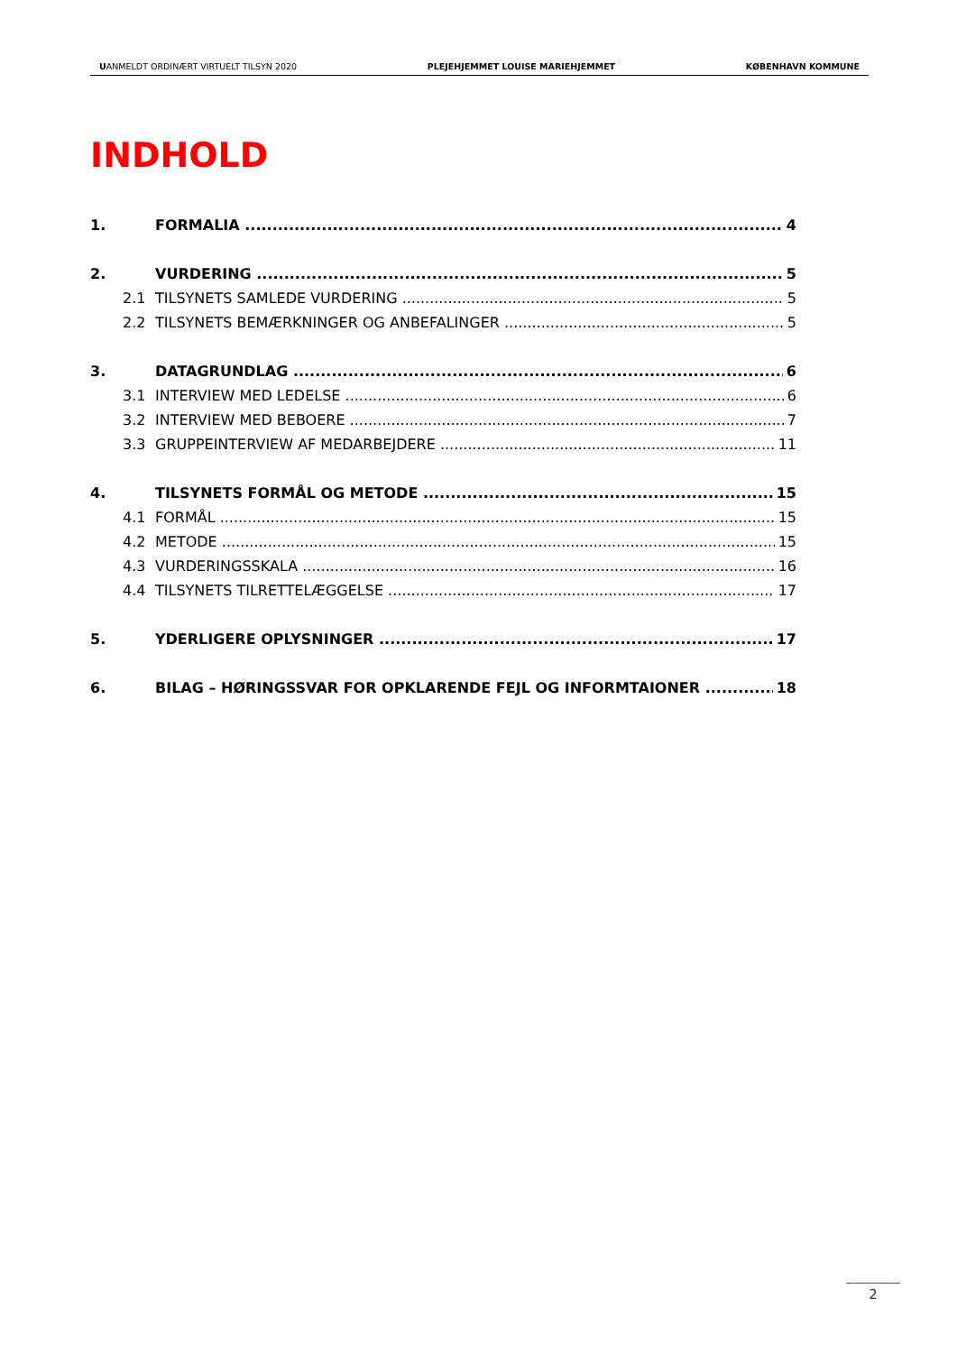UANMELDT ORDINÆRT VIRTUELT TILSYN 2020 PLEJEHJEMMET LOUISE MARIEHJEMMET KØBENHAVN KOMMUNE
INDHOLD
1. FORMALIA 4
2. VURDERING 5
2.1 TILSYNETS SAMLEDE VURDERING 5
2.2 TILSYNETS BEMÆRKNINGER OG ANBEFALINGER 5
3. DATAGRUNDLAG 6
3.1 INTERVIEW MED LEDELSE 6
3.2 INTERVIEW MED BEBOERE 7
3.3 GRUPPEINTERVIEW AF MEDARBEJDERE 11
4. TILSYNETS FORMÅL OG METODE 15
4.1 FORMÅL 15
4.2 METODE 15
4.3 VURDERINGSSKALA 16
4.4 TILSYNETS TILRETTELÆGGELSE 17
5. YDERLIGERE OPLYSNINGER 17
6. BILAG – HØRINGSSVAR FOR OPKLARENDE FEJL OG INFORMTAIONER 18
2